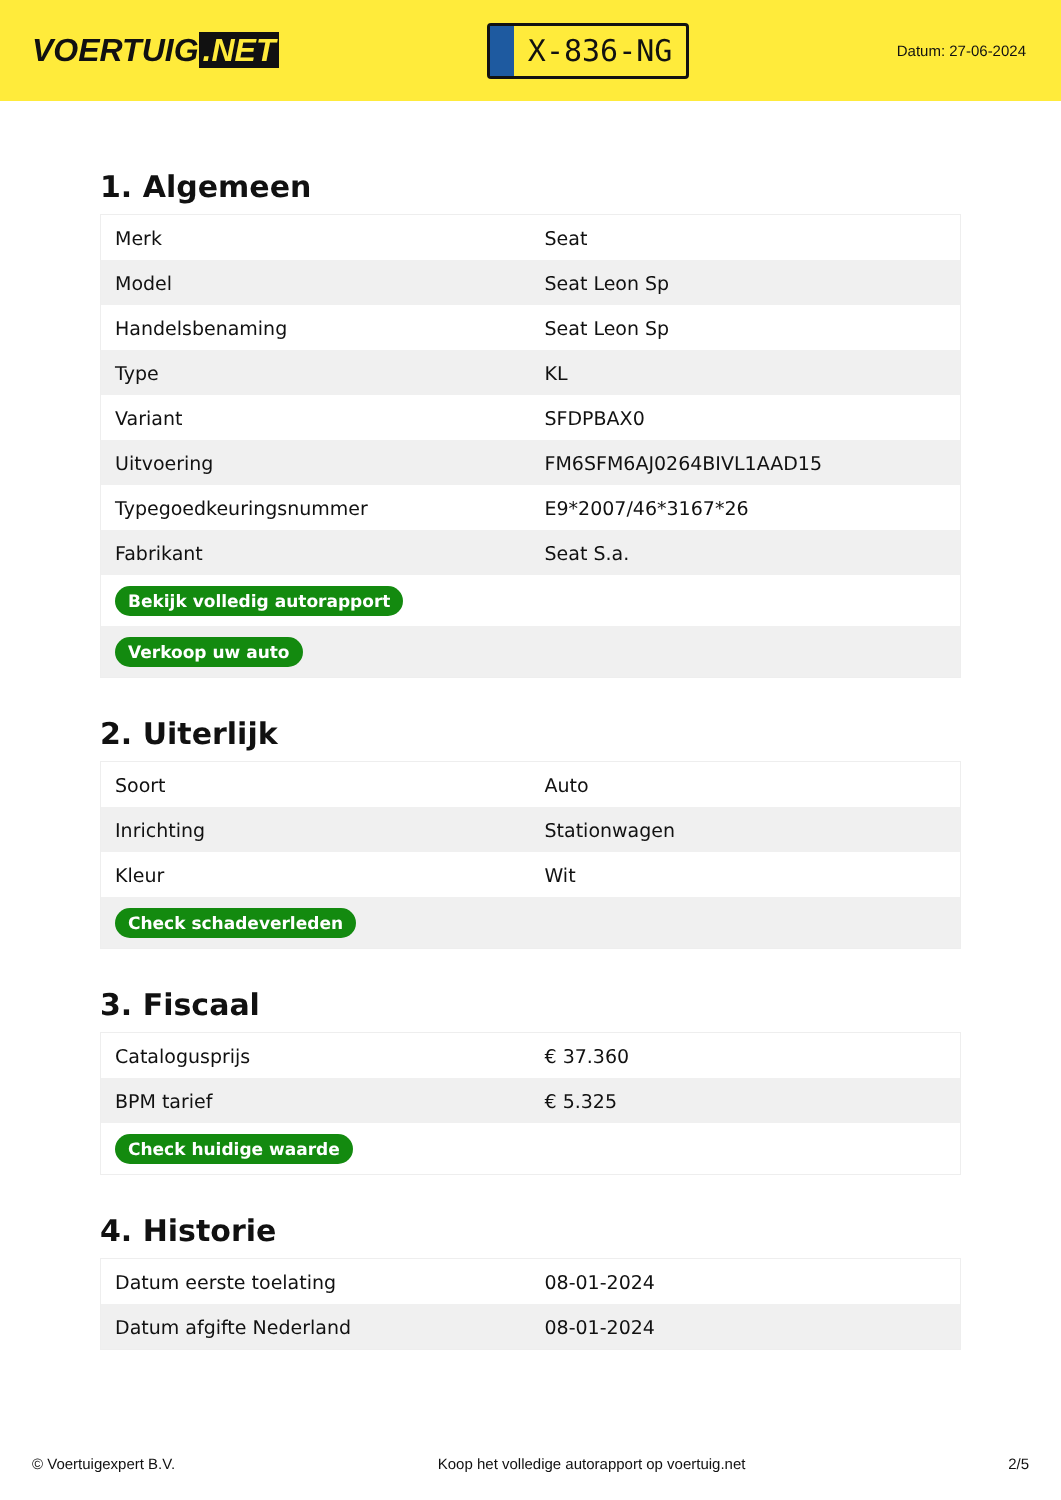VOERTUIG.NET
X-836-NG
Datum: 27-06-2024
1. Algemeen
| Merk | Seat |
| Model | Seat Leon Sp |
| Handelsbenaming | Seat Leon Sp |
| Type | KL |
| Variant | SFDPBAX0 |
| Uitvoering | FM6SFM6AJ0264BIVL1AAD15 |
| Typegoedkeuringsnummer | E9*2007/46*3167*26 |
| Fabrikant | Seat S.a. |
| Bekijk volledig autorapport | |
| Verkoop uw auto | |
2. Uiterlijk
| Soort | Auto |
| Inrichting | Stationwagen |
| Kleur | Wit |
| Check schadeverleden | |
3. Fiscaal
| Catalogusprijs | € 37.360 |
| BPM tarief | € 5.325 |
| Check huidige waarde | |
4. Historie
| Datum eerste toelating | 08-01-2024 |
| Datum afgifte Nederland | 08-01-2024 |
© Voertuigexpert B.V. Koop het volledige autorapport op voertuig.net 2/5